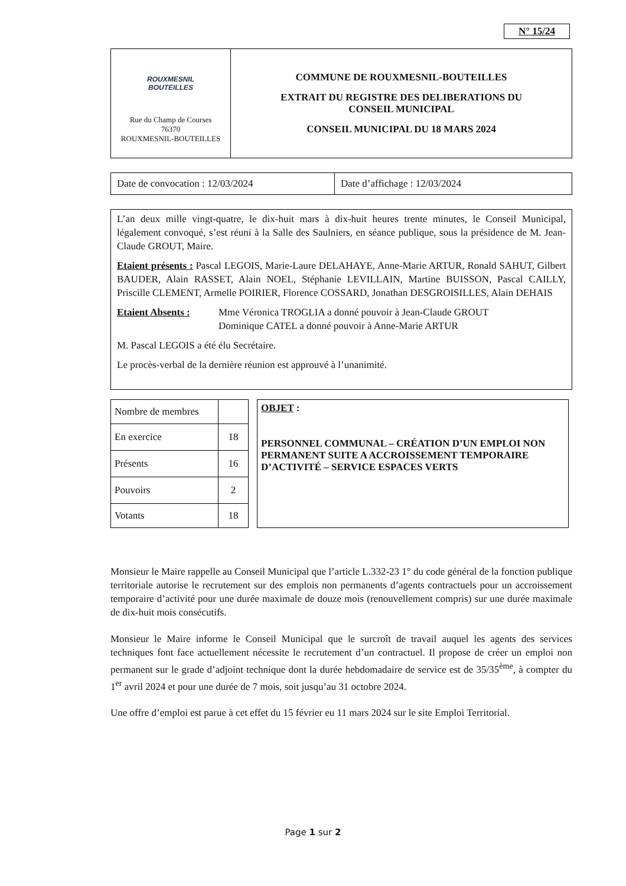N° 15/24
| ROUXMESNIL BOUTEILLES Rue du Champ de Courses 76370 ROUXMESNIL-BOUTEILLES | COMMUNE DE ROUXMESNIL-BOUTEILLES EXTRAIT DU REGISTRE DES DELIBERATIONS DU CONSEIL MUNICIPAL CONSEIL MUNICIPAL DU 18 MARS 2024 |
| Date de convocation : 12/03/2024 | Date d’affichage : 12/03/2024 |
L’an deux mille vingt-quatre, le dix-huit mars à dix-huit heures trente minutes, le Conseil Municipal, légalement convoqué, s’est réuni à la Salle des Saulniers, en séance publique, sous la présidence de M. Jean-Claude GROUT, Maire.
Etaient présents : Pascal LEGOIS, Marie-Laure DELAHAYE, Anne-Marie ARTUR, Ronald SAHUT, Gilbert BAUDER, Alain RASSET, Alain NOEL, Stéphanie LEVILLAIN, Martine BUISSON, Pascal CAILLY, Priscille CLEMENT, Armelle POIRIER, Florence COSSARD, Jonathan DESGROISILLES, Alain DEHAIS
Etaient Absents :
Mme Véronica TROGLIA a donné pouvoir à Jean-Claude GROUT
Dominique CATEL a donné pouvoir à Anne-Marie ARTUR
M. Pascal LEGOIS a été élu Secrétaire.
Le procès-verbal de la dernière réunion est approuvé à l’unanimité.
| Nombre de membres | |
| En exercice | 18 |
| Présents | 16 |
| Pouvoirs | 2 |
| Votants | 18 |
OBJET :
PERSONNEL COMMUNAL – CRÉATION D’UN EMPLOI NON PERMANENT SUITE A ACCROISSEMENT TEMPORAIRE D’ACTIVITÉ – SERVICE ESPACES VERTS
Monsieur le Maire rappelle au Conseil Municipal que l’article L.332-23 1° du code général de la fonction publique territoriale autorise le recrutement sur des emplois non permanents d’agents contractuels pour un accroissement temporaire d’activité pour une durée maximale de douze mois (renouvellement compris) sur une durée maximale de dix-huit mois consécutifs.
Monsieur le Maire informe le Conseil Municipal que le surcroît de travail auquel les agents des services techniques font face actuellement nécessite le recrutement d’un contractuel. Il propose de créer un emploi non permanent sur le grade d’adjoint technique dont la durée hebdomadaire de service est de 35/35<sup>ème</sup>, à compter du 1<sup>er</sup> avril 2024 et pour une durée de 7 mois, soit jusqu’au 31 octobre 2024.
Une offre d’emploi est parue à cet effet du 15 février eu 11 mars 2024 sur le site Emploi Territorial.
Page 1 sur 2